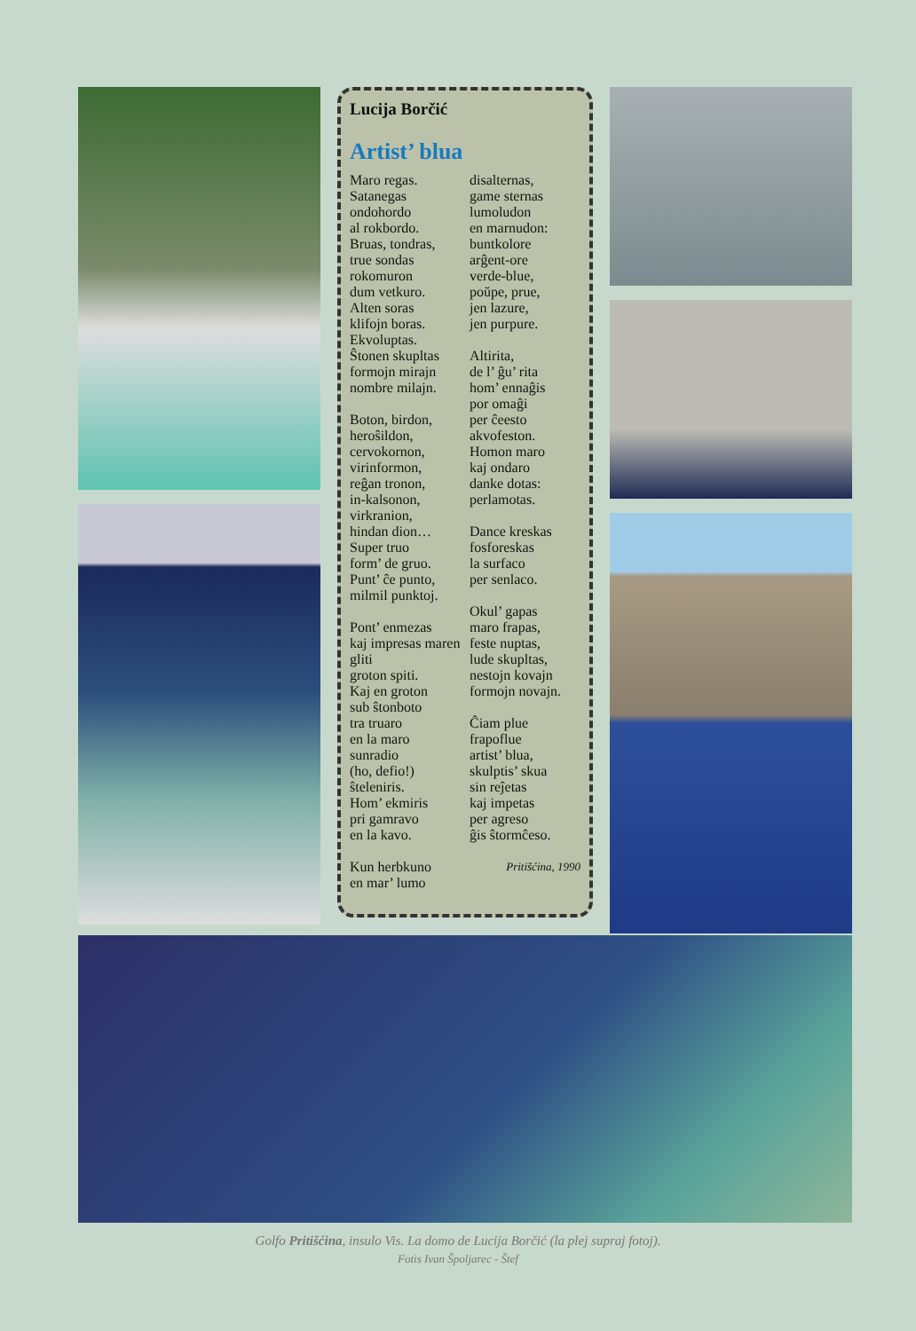Lucija Borčić
Artist’ blua
Maro regas.
Satanegas
ondohordo
al rokbordo.
Bruas, tondras,
true sondas
rokomuron
dum vetkuro.
Alten soras
klifojn boras.
Ekvoluptas.
Ŝtonen skupltas
formojn mirajn
nombre milajn.
Boton, birdon,
heroŝildon,
cervokornon,
virinformon,
reĝan tronon,
in-kalsonon,
virkranion,
hindan dion…
Super truo
form’ de gruo.
Punt’ ĉe punto,
milmil punktoj.
Pont’ enmezas
kaj impresas maren gliti
groton spiti.
Kaj en groton
sub ŝtonboto
tra truaro
en la maro
sunradio
(ho, defio!)
ŝteleniris.
Hom’ ekmiris
pri gamravo
en la kavo.
Kun herbkuno
en mar’ lumo
disalternas,
game sternas
lumoludon
en marnudon:
buntkolore
arĝent-ore
verde-blue,
poŭpe, prue,
jen lazure,
jen purpure.
Altirita,
de l’ ĝu’ rita
hom’ ennaĝis
por omaĝi
per ĉeesto
akvofeston.
Homon maro
kaj ondaro
danke dotas:
perlamotas.
Dance kreskas
fosforeskas
la surfaco
per senlaco.
Okul’ gapas
maro frapas,
feste nuptas,
lude skupltas,
nestojn kovajn
formojn novajn.
Ĉiam plue
frapoflue
artist’ blua,
skulptis’ skua
sin reĵetas
kaj impetas
per agreso
ĝis ŝtormĉeso.
Pritišćina, 1990
Golfo Pritišćina, insulo Vis. La domo de Lucija Borčić (la plej supraj fotoj).
Fotis Ivan Špoljarec - Štef